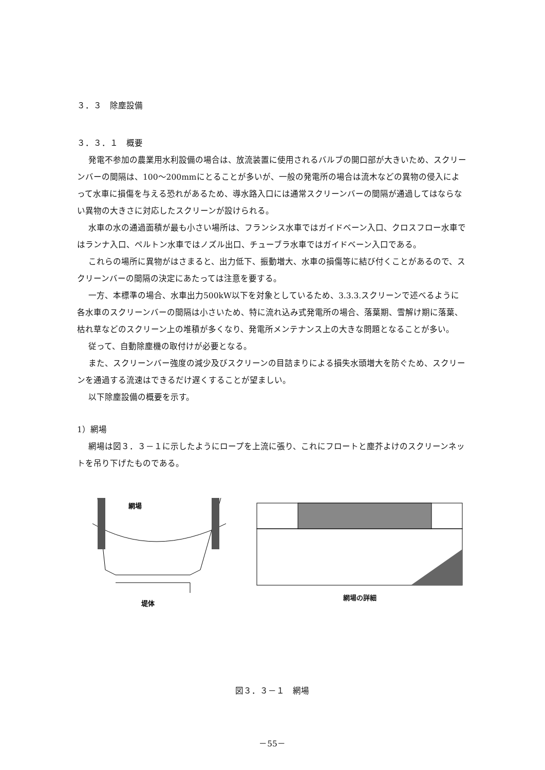３．３　除塵設備
３．３．１　概要
発電不参加の農業用水利設備の場合は、放流装置に使用されるバルブの開口部が大きいため、スクリーンバーの間隔は、100～200mmにとることが多いが、一般の発電所の場合は流木などの異物の侵入によって水車に損傷を与える恐れがあるため、導水路入口には通常スクリーンバーの間隔が通過してはならない異物の大きさに対応したスクリーンが設けられる。
水車の水の通過面積が最も小さい場所は、フランシス水車ではガイドベーン入口、クロスフロー水車ではランナ入口、ペルトン水車ではノズル出口、チューブラ水車ではガイドベーン入口である。
これらの場所に異物がはさまると、出力低下、振動増大、水車の損傷等に結び付くことがあるので、スクリーンバーの間隔の決定にあたっては注意を要する。
一方、本標準の場合、水車出力500kW以下を対象としているため、3.3.3.スクリーンで述べるように各水車のスクリーンバーの間隔は小さいため、特に流れ込み式発電所の場合、落葉期、雪解け期に落葉、枯れ草などのスクリーン上の堆積が多くなり、発電所メンテナンス上の大きな問題となることが多い。
従って、自動除塵機の取付けが必要となる。
また、スクリーンバー強度の減少及びスクリーンの目詰まりによる損失水頭増大を防ぐため、スクリーンを通過する流速はできるだけ遅くすることが望ましい。
以下除塵設備の概要を示す。
1）網場
網場は図３．３－１に示したようにロープを上流に張り、これにフロートと塵芥よけのスクリーンネットを吊り下げたものである。
網場
堤体
網場の詳細
図３．３－１　網場
－55－